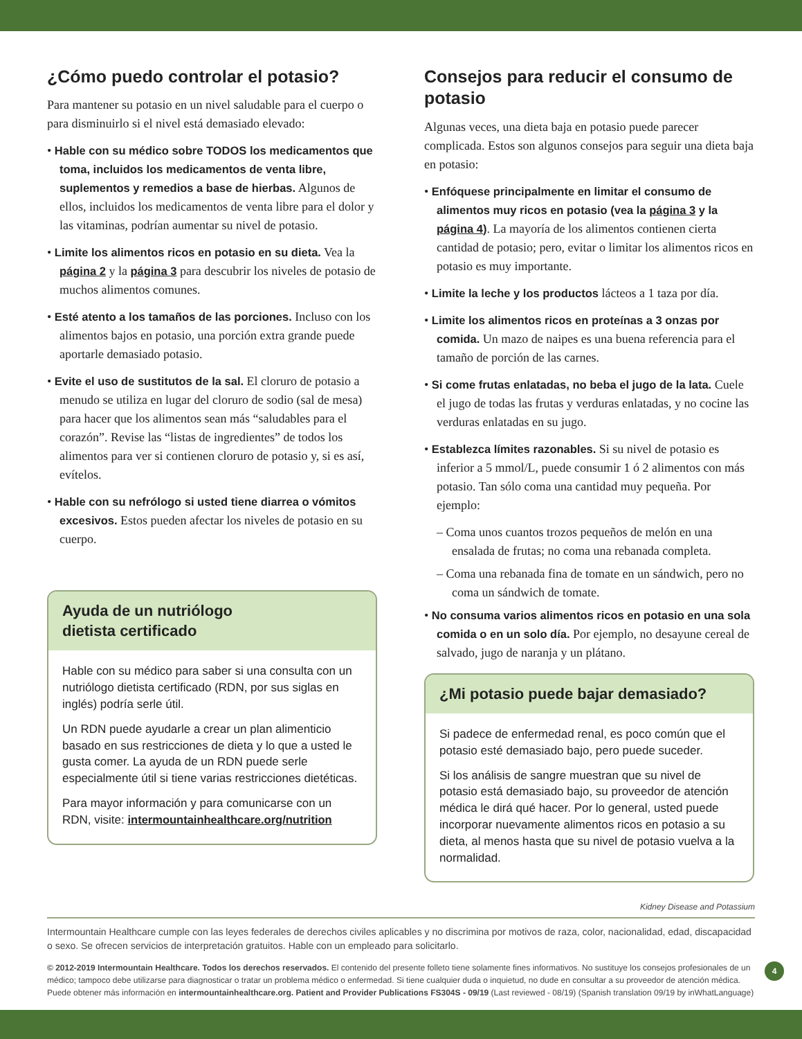¿Cómo puedo controlar el potasio?
Para mantener su potasio en un nivel saludable para el cuerpo o para disminuirlo si el nivel está demasiado elevado:
• Hable con su médico sobre TODOS los medicamentos que toma, incluidos los medicamentos de venta libre, suplementos y remedios a base de hierbas. Algunos de ellos, incluidos los medicamentos de venta libre para el dolor y las vitaminas, podrían aumentar su nivel de potasio.
• Limite los alimentos ricos en potasio en su dieta. Vea la página 2 y la página 3 para descubrir los niveles de potasio de muchos alimentos comunes.
• Esté atento a los tamaños de las porciones. Incluso con los alimentos bajos en potasio, una porción extra grande puede aportarle demasiado potasio.
• Evite el uso de sustitutos de la sal. El cloruro de potasio a menudo se utiliza en lugar del cloruro de sodio (sal de mesa) para hacer que los alimentos sean más “saludables para el corazón”. Revise las “listas de ingredientes” de todos los alimentos para ver si contienen cloruro de potasio y, si es así, evítelos.
• Hable con su nefrólogo si usted tiene diarrea o vómitos excesivos. Estos pueden afectar los niveles de potasio en su cuerpo.
Ayuda de un nutriólogo
dietista certificado
Hable con su médico para saber si una consulta con un nutriólogo dietista certificado (RDN, por sus siglas en inglés) podría serle útil.
Un RDN puede ayudarle a crear un plan alimenticio basado en sus restricciones de dieta y lo que a usted le gusta comer. La ayuda de un RDN puede serle especialmente útil si tiene varias restricciones dietéticas.
Para mayor información y para comunicarse con un RDN, visite: intermountainhealthcare.org/nutrition
Consejos para reducir el consumo de potasio
Algunas veces, una dieta baja en potasio puede parecer complicada. Estos son algunos consejos para seguir una dieta baja en potasio:
• Enfóquese principalmente en limitar el consumo de alimentos muy ricos en potasio (vea la página 3 y la página 4). La mayoría de los alimentos contienen cierta cantidad de potasio; pero, evitar o limitar los alimentos ricos en potasio es muy importante.
• Limite la leche y los productos lácteos a 1 taza por día.
• Limite los alimentos ricos en proteínas a 3 onzas por comida. Un mazo de naipes es una buena referencia para el tamaño de porción de las carnes.
• Si come frutas enlatadas, no beba el jugo de la lata. Cuele el jugo de todas las frutas y verduras enlatadas, y no cocine las verduras enlatadas en su jugo.
• Establezca límites razonables. Si su nivel de potasio es inferior a 5 mmol/L, puede consumir 1 ó 2 alimentos con más potasio. Tan sólo coma una cantidad muy pequeña. Por ejemplo:
– Coma unos cuantos trozos pequeños de melón en una ensalada de frutas; no coma una rebanada completa.
– Coma una rebanada fina de tomate en un sándwich, pero no coma un sándwich de tomate.
• No consuma varios alimentos ricos en potasio en una sola comida o en un solo día. Por ejemplo, no desayune cereal de salvado, jugo de naranja y un plátano.
¿Mi potasio puede bajar demasiado?
Si padece de enfermedad renal, es poco común que el potasio esté demasiado bajo, pero puede suceder.
Si los análisis de sangre muestran que su nivel de potasio está demasiado bajo, su proveedor de atención médica le dirá qué hacer. Por lo general, usted puede incorporar nuevamente alimentos ricos en potasio a su dieta, al menos hasta que su nivel de potasio vuelva a la normalidad.
Kidney Disease and Potassium
Intermountain Healthcare cumple con las leyes federales de derechos civiles aplicables y no discrimina por motivos de raza, color, nacionalidad, edad, discapacidad o sexo. Se ofrecen servicios de interpretación gratuitos. Hable con un empleado para solicitarlo.
4 © 2012-2019 Intermountain Healthcare. Todos los derechos reservados. El contenido del presente folleto tiene solamente fines informativos. No sustituye los consejos profesionales de un médico; tampoco debe utilizarse para diagnosticar o tratar un problema médico o enfermedad. Si tiene cualquier duda o inquietud, no dude en consultar a su proveedor de atención médica. Puede obtener más información en intermountainhealthcare.org. Patient and Provider Publications FS304S - 09/19 (Last reviewed - 08/19) (Spanish translation 09/19 by inWhatLanguage)